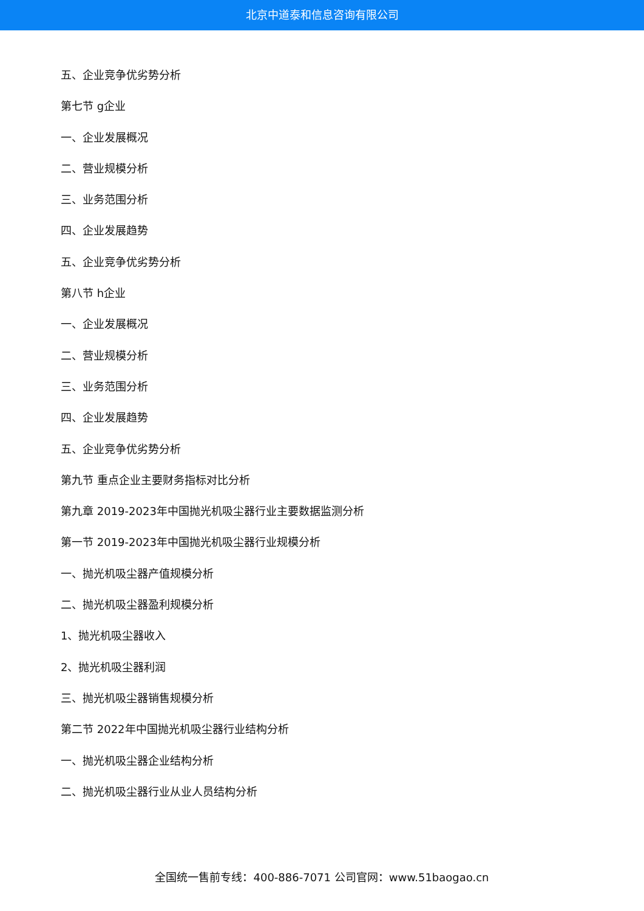北京中道泰和信息咨询有限公司
五、企业竞争优劣势分析
第七节 g企业
一、企业发展概况
二、营业规模分析
三、业务范围分析
四、企业发展趋势
五、企业竞争优劣势分析
第八节 h企业
一、企业发展概况
二、营业规模分析
三、业务范围分析
四、企业发展趋势
五、企业竞争优劣势分析
第九节 重点企业主要财务指标对比分析
第九章 2019-2023年中国抛光机吸尘器行业主要数据监测分析
第一节 2019-2023年中国抛光机吸尘器行业规模分析
一、抛光机吸尘器产值规模分析
二、抛光机吸尘器盈利规模分析
1、抛光机吸尘器收入
2、抛光机吸尘器利润
三、抛光机吸尘器销售规模分析
第二节 2022年中国抛光机吸尘器行业结构分析
一、抛光机吸尘器企业结构分析
二、抛光机吸尘器行业从业人员结构分析
全国统一售前专线：400-886-7071 公司官网：www.51baogao.cn